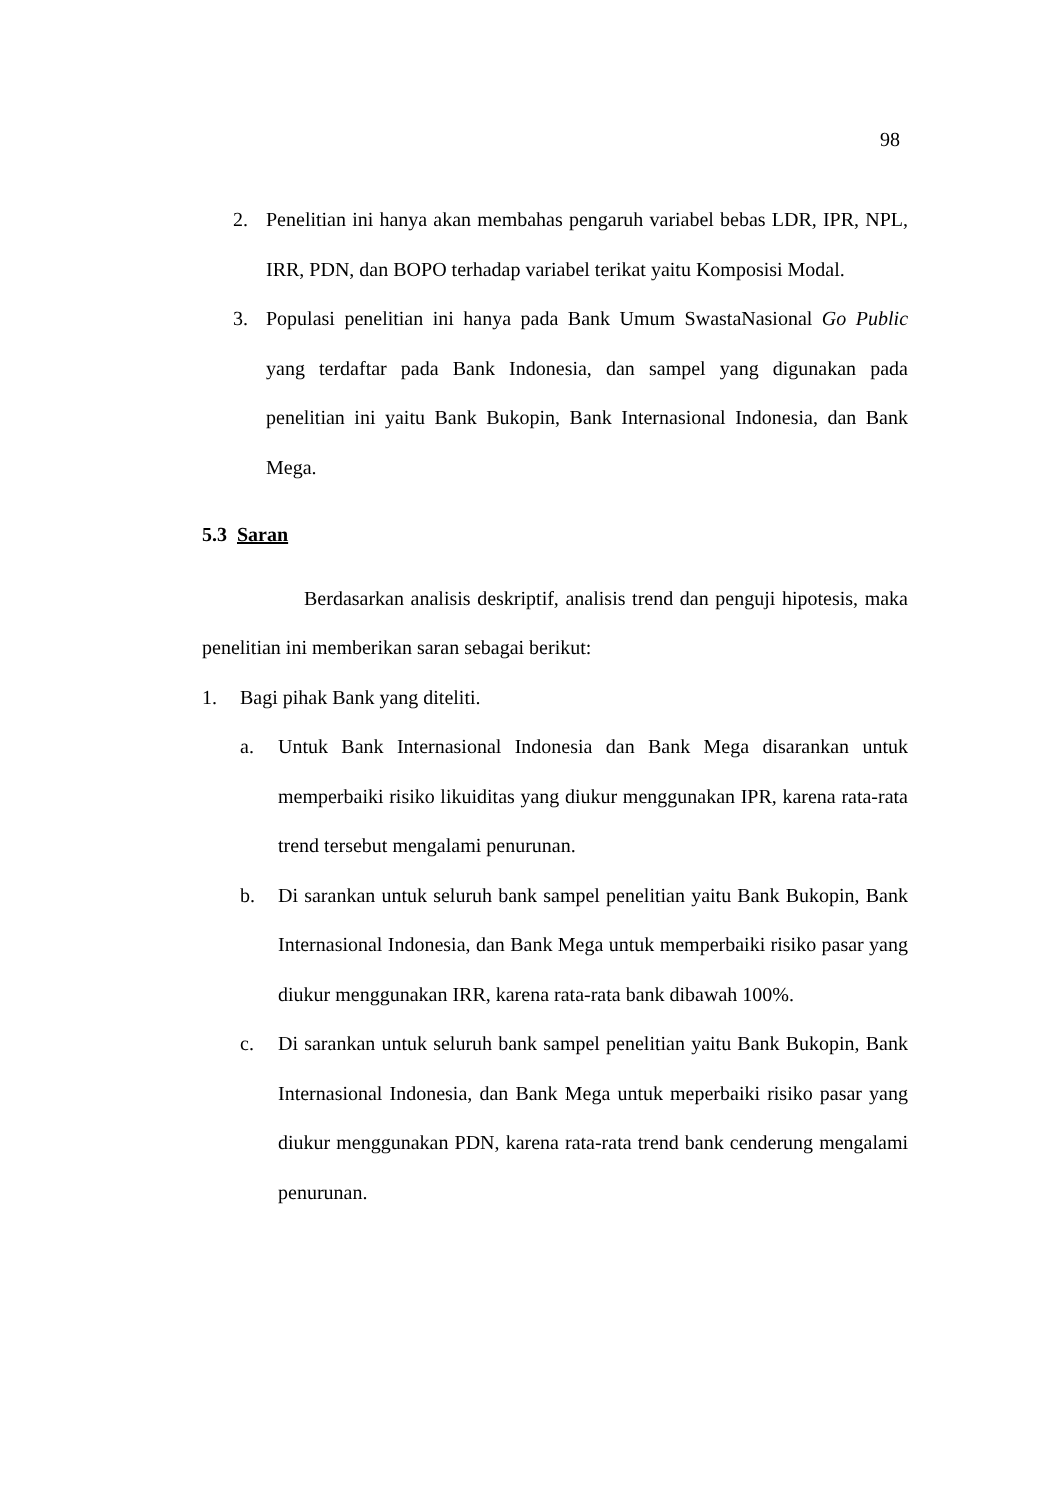98
2. Penelitian ini hanya akan membahas pengaruh variabel bebas LDR, IPR, NPL, IRR, PDN, dan BOPO terhadap variabel terikat yaitu Komposisi Modal.
3. Populasi penelitian ini hanya pada Bank Umum SwastaNasional Go Public yang terdaftar pada Bank Indonesia, dan sampel yang digunakan pada penelitian ini yaitu Bank Bukopin, Bank Internasional Indonesia, dan Bank Mega.
5.3 Saran
Berdasarkan analisis deskriptif, analisis trend dan penguji hipotesis, maka penelitian ini memberikan saran sebagai berikut:
1. Bagi pihak Bank yang diteliti.
a. Untuk Bank Internasional Indonesia dan Bank Mega disarankan untuk memperbaiki risiko likuiditas yang diukur menggunakan IPR, karena rata-rata trend tersebut mengalami penurunan.
b. Di sarankan untuk seluruh bank sampel penelitian yaitu Bank Bukopin, Bank Internasional Indonesia, dan Bank Mega untuk memperbaiki risiko pasar yang diukur menggunakan IRR, karena rata-rata bank dibawah 100%.
c. Di sarankan untuk seluruh bank sampel penelitian yaitu Bank Bukopin, Bank Internasional Indonesia, dan Bank Mega untuk meperbaiki risiko pasar yang diukur menggunakan PDN, karena rata-rata trend bank cenderung mengalami penurunan.